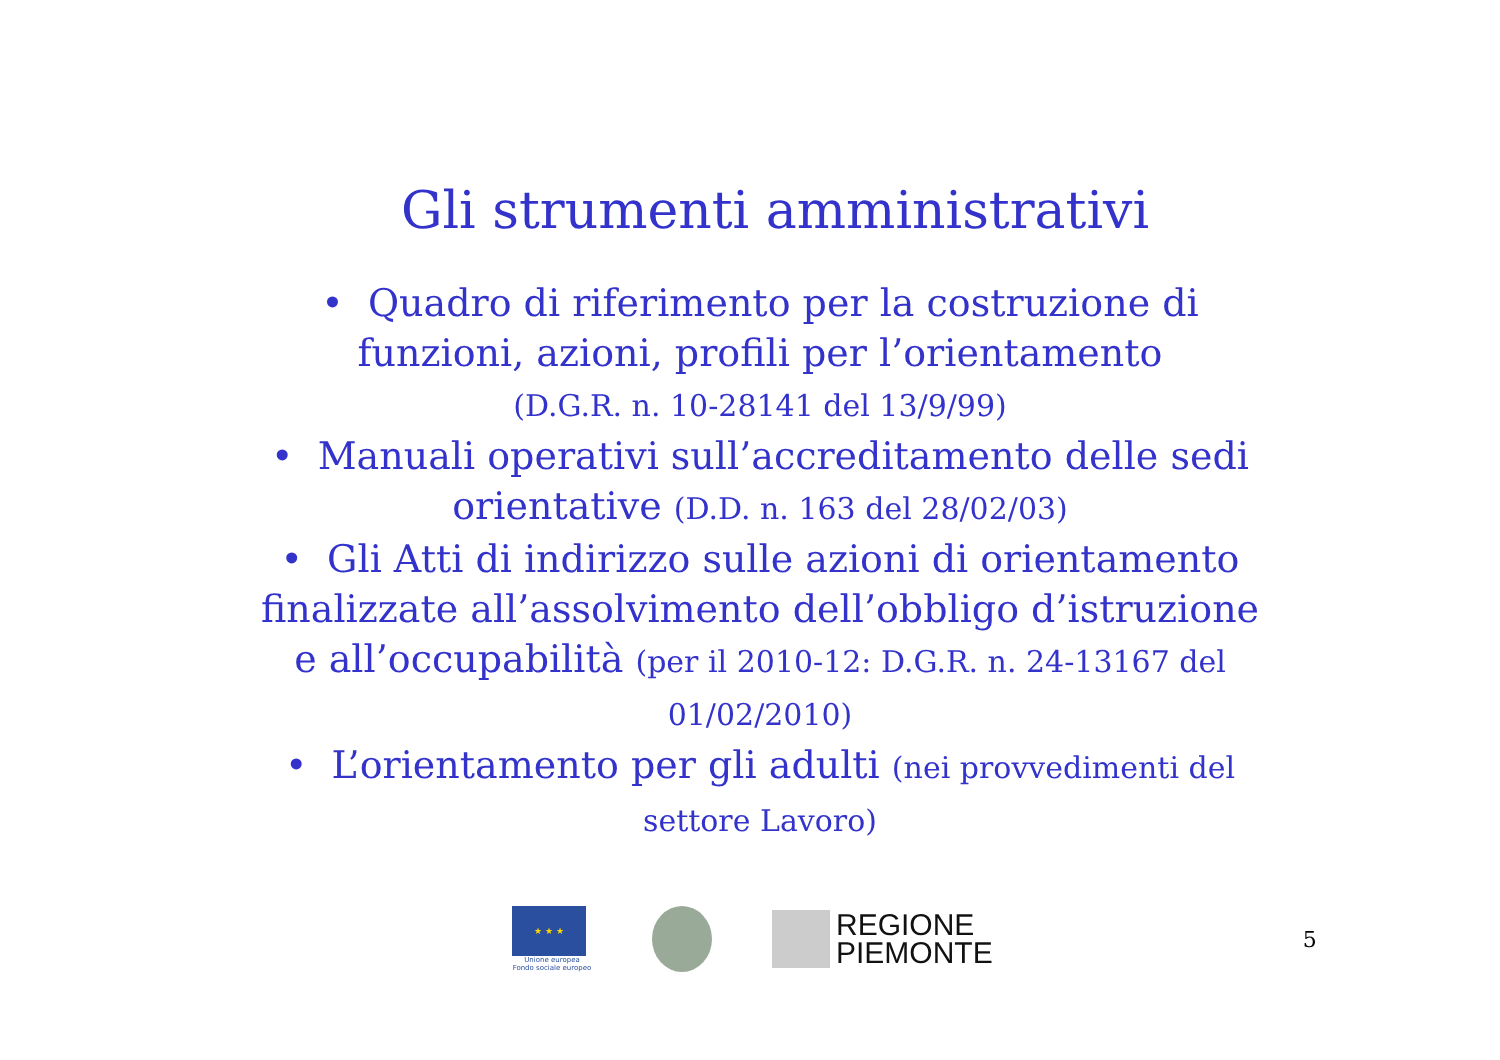Gli strumenti amministrativi
• Quadro di riferimento per la costruzione di funzioni, azioni, profili per l’orientamento
(D.G.R. n. 10-28141 del 13/9/99)
• Manuali operativi sull’accreditamento delle sedi orientative (D.D. n. 163 del 28/02/03)
• Gli Atti di indirizzo sulle azioni di orientamento finalizzate all’assolvimento dell’obbligo d’istruzione e all’occupabilità (per il 2010-12: D.G.R. n. 24-13167 del 01/02/2010)
• L’orientamento per gli adulti (nei provvedimenti del settore Lavoro)
★ ★ ★
Unione europea
Fondo sociale europeo
REGIONE
PIEMONTE
5